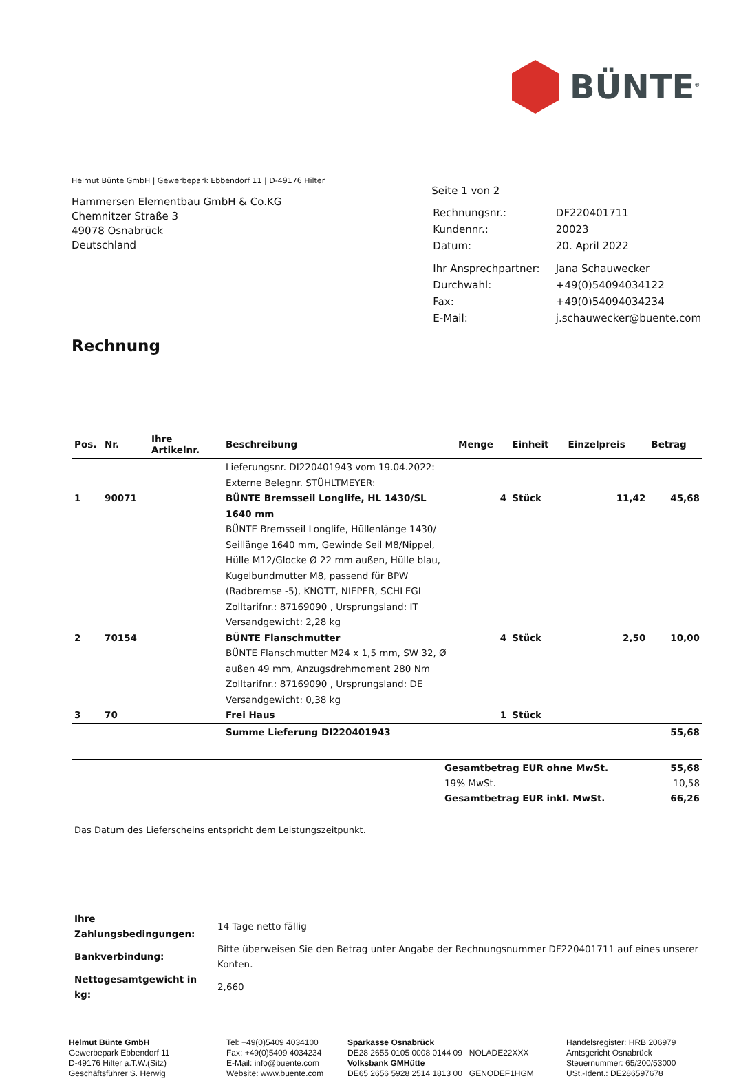BÜNTE<sup>®</sup>
Helmut Bünte GmbH | Gewerbepark Ebbendorf 11 | D-49176 Hilter
Hammersen Elementbau GmbH & Co.KG
Chemnitzer Straße 3
49078 Osnabrück
Deutschland
Seite 1 von 2
| Rechnungsnr.: | DF220401711 |
| Kundennr.: | 20023 |
| Datum: | 20. April 2022 |
| Ihr Ansprechpartner: | Jana Schauwecker |
| Durchwahl: | +49(0)54094034122 |
| Fax: | +49(0)54094034234 |
| E-Mail: | j.schauwecker@buente.com |
Rechnung
| Pos. | Nr. | Ihre Artikelnr. | Beschreibung | Menge | Einheit | Einzelpreis | Betrag |
| --- | --- | --- | --- | --- | --- | --- | --- |
| | | | Lieferungsnr. DI220401943 vom 19.04.2022: Externe Belegnr. STÜHLTMEYER: | | | | |
| 1 | 90071 | | BÜNTE Bremsseil Longlife, HL 1430/SL 1640 mm BÜNTE Bremsseil Longlife, Hüllenlänge 1430/ Seillänge 1640 mm, Gewinde Seil M8/Nippel, Hülle M12/Glocke Ø 22 mm außen, Hülle blau, Kugelbundmutter M8, passend für BPW (Radbremse -5), KNOTT, NIEPER, SCHLEGL Zolltarifnr.: 87169090 , Ursprungsland: IT Versandgewicht: 2,28 kg | 4 | Stück | 11,42 | 45,68 |
| 2 | 70154 | | BÜNTE Flanschmutter BÜNTE Flanschmutter M24 x 1,5 mm, SW 32, Ø außen 49 mm, Anzugsdrehmoment 280 Nm Zolltarifnr.: 87169090 , Ursprungsland: DE Versandgewicht: 0,38 kg | 4 | Stück | 2,50 | 10,00 |
| 3 | 70 | | Frei Haus | 1 | Stück | | |
| | | | Summe Lieferung DI220401943 | | | | 55,68 |
| | Gesamtbetrag EUR ohne MwSt. | 55,68 |
| | 19% MwSt. | 10,58 |
| | Gesamtbetrag EUR inkl. MwSt. | 66,26 |
Das Datum des Lieferscheins entspricht dem Leistungszeitpunkt.
| Ihre Zahlungsbedingungen: | 14 Tage netto fällig |
| Bankverbindung: | Bitte überweisen Sie den Betrag unter Angabe der Rechnungsnummer DF220401711 auf eines unserer Konten. |
| Nettogesamtgewicht in kg: | 2,660 |
Helmut Bünte GmbH
Gewerbepark Ebbendorf 11
D-49176 Hilter a.T.W.(Sitz)
Geschäftsführer S. Herwig
Tel: +49(0)5409 4034100
Fax: +49(0)5409 4034234
E-Mail: info@buente.com
Website: www.buente.com
Sparkasse Osnabrück
DE28 2655 0105 0008 0144 09 NOLADE22XXX
Volksbank GMHütte
DE65 2656 5928 2514 1813 00 GENODEF1HGM
Handelsregister: HRB 206979
Amtsgericht Osnabrück
Steuernummer: 65/200/53000
USt.-Ident.: DE286597678